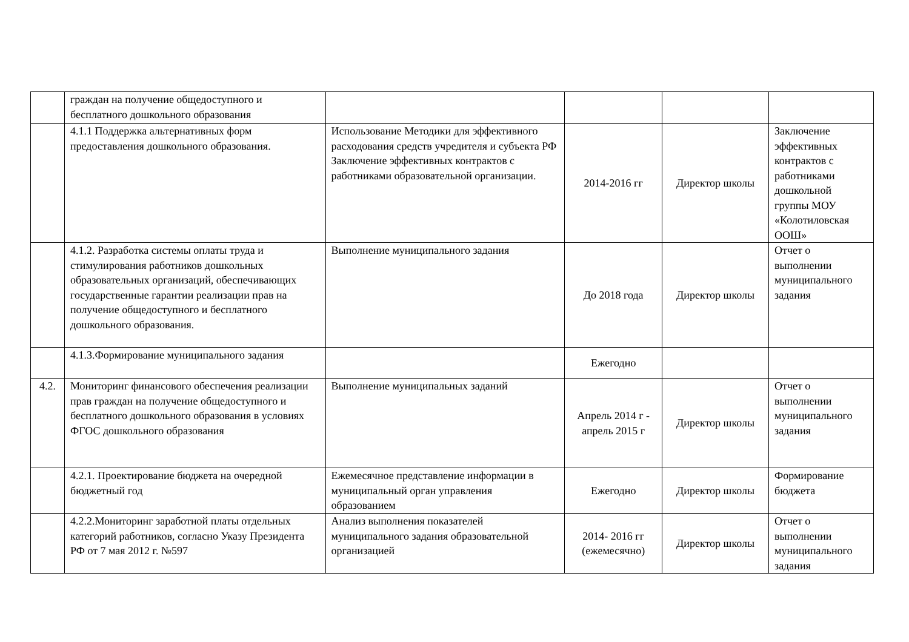| | граждан на получение общедоступного и бесплатного дошкольного образования | | | | |
| | 4.1.1 Поддержка альтернативных форм предоставления дошкольного образования. | Использование Методики для эффективного расходования средств учредителя и субъекта РФ Заключение эффективных контрактов с работниками образовательной организации. | 2014-2016 гг | Директор школы | Заключение эффективных контрактов с работниками дошкольной группы МОУ «Колотиловская ООШ» |
| | 4.1.2. Разработка системы оплаты труда и стимулирования работников дошкольных образовательных организаций, обеспечивающих государственные гарантии реализации прав на получение общедоступного и бесплатного дошкольного образования. | Выполнение муниципального задания | До 2018 года | Директор школы | Отчет о выполнении муниципального задания |
| | 4.1.3.Формирование муниципального задания | | Ежегодно | | |
| 4.2. | Мониторинг финансового обеспечения реализации прав граждан на получение общедоступного и бесплатного дошкольного образования в условиях ФГОС дошкольного образования | Выполнение муниципальных заданий | Апрель 2014 г - апрель 2015 г | Директор школы | Отчет о выполнении муниципального задания |
| | 4.2.1. Проектирование бюджета на очередной бюджетный год | Ежемесячное представление информации в муниципальный орган управления образованием | Ежегодно | Директор школы | Формирование бюджета |
| | 4.2.2.Мониторинг заработной платы отдельных категорий работников, согласно Указу Президента РФ от 7 мая 2012 г. №597 | Анализ выполнения показателей муниципального задания образовательной организацией | 2014- 2016 гг (ежемесячно) | Директор школы | Отчет о выполнении муниципального задания |